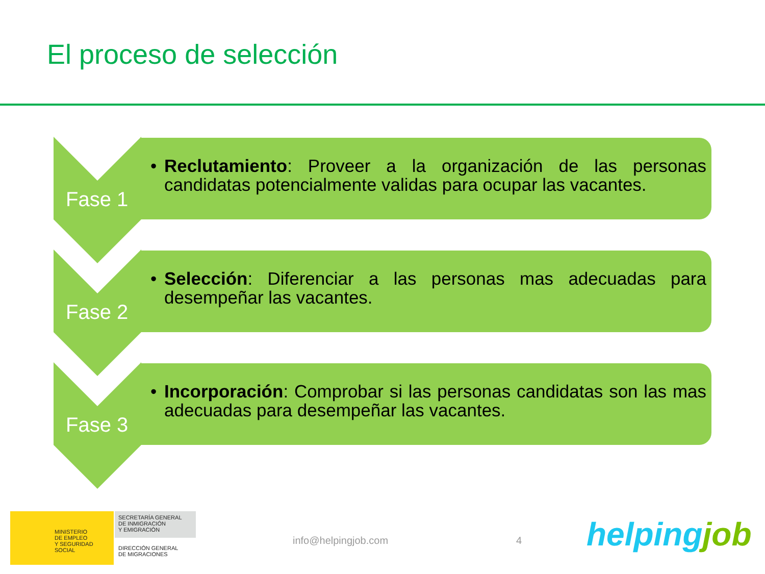El proceso de selección
Fase 1
• Reclutamiento: Proveer a la organización de las personas candidatas potencialmente validas para ocupar las vacantes.
Fase 2
• Selección: Diferenciar a las personas mas adecuadas para desempeñar las vacantes.
Fase 3
• Incorporación: Comprobar si las personas candidatas son las mas adecuadas para desempeñar las vacantes.
MINISTERIO
DE EMPLEO
Y SEGURIDAD SOCIAL
SECRETARÍA GENERAL
DE INMIGRACIÓN
Y EMIGRACIÓN
DIRECCIÓN GENERAL
DE MIGRACIONES
info@helpingjob.com 4 helping job